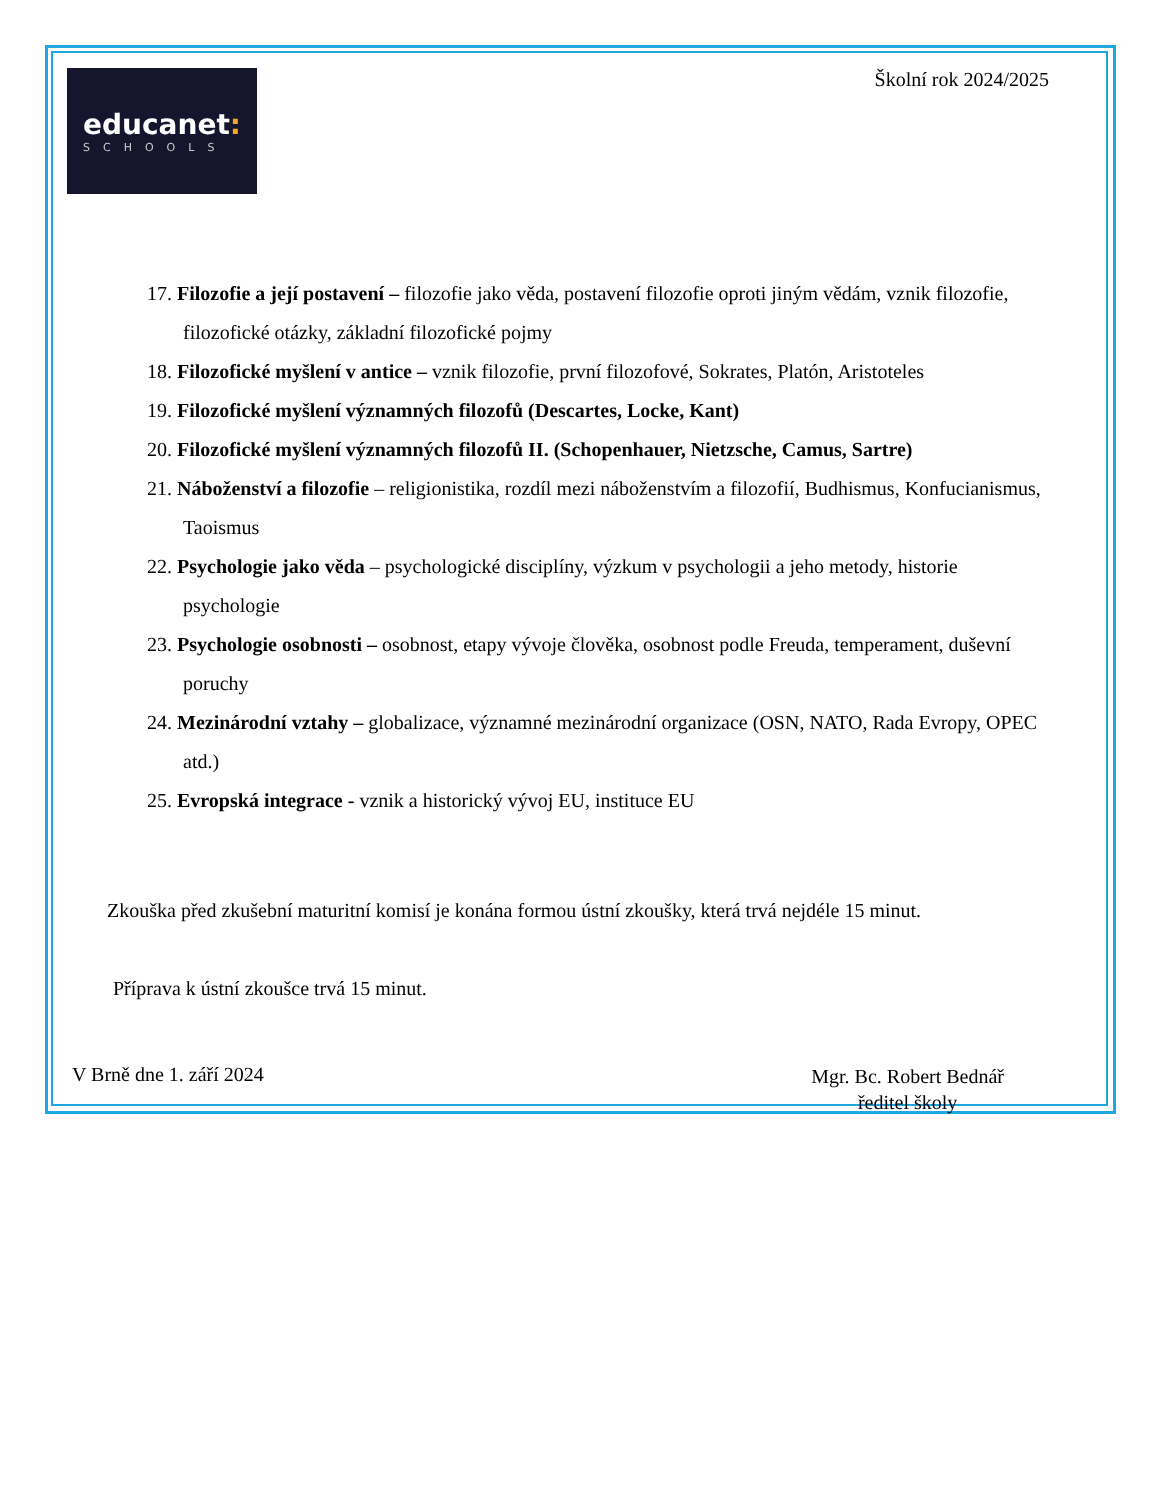educanet:
SCHOOLS
Školní rok 2024/2025
17. Filozofie a její postavení – filozofie jako věda, postavení filozofie oproti jiným vědám, vznik filozofie, filozofické otázky, základní filozofické pojmy
18. Filozofické myšlení v antice – vznik filozofie, první filozofové, Sokrates, Platón, Aristoteles
19. Filozofické myšlení významných filozofů (Descartes, Locke, Kant)
20. Filozofické myšlení významných filozofů II. (Schopenhauer, Nietzsche, Camus, Sartre)
21. Náboženství a filozofie – religionistika, rozdíl mezi náboženstvím a filozofií, Budhismus, Konfucianismus, Taoismus
22. Psychologie jako věda – psychologické disciplíny, výzkum v psychologii a jeho metody, historie psychologie
23. Psychologie osobnosti – osobnost, etapy vývoje člověka, osobnost podle Freuda, temperament, duševní poruchy
24. Mezinárodní vztahy – globalizace, významné mezinárodní organizace (OSN, NATO, Rada Evropy, OPEC atd.)
25. Evropská integrace - vznik a historický vývoj EU, instituce EU
Zkouška před zkušební maturitní komisí je konána formou ústní zkoušky, která trvá nejdéle 15 minut.
Příprava k ústní zkoušce trvá 15 minut.
V Brně dne 1. září 2024
Mgr. Bc. Robert Bednář
ředitel školy